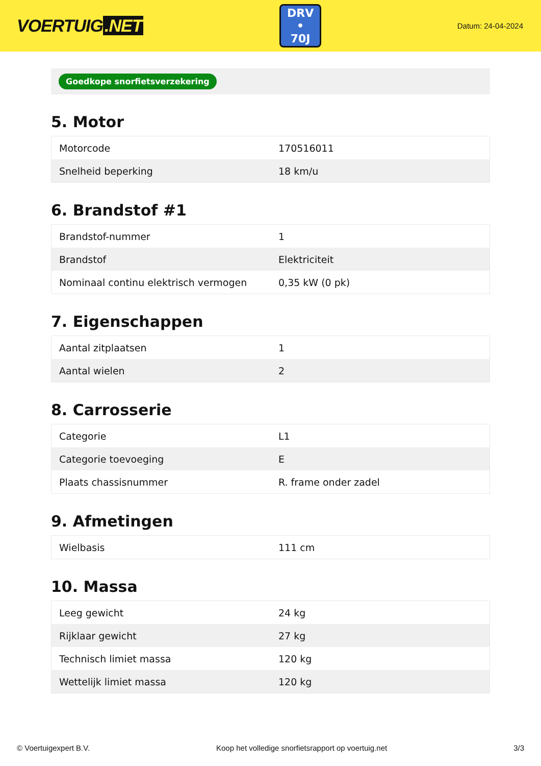VOERTUIG.NET
DRV
• 70J
Datum: 24-04-2024
Goedkope snorfietsverzekering
5. Motor
| Motorcode | 170516011 |
| Snelheid beperking | 18 km/u |
6. Brandstof #1
| Brandstof-nummer | 1 |
| Brandstof | Elektriciteit |
| Nominaal continu elektrisch vermogen | 0,35 kW (0 pk) |
7. Eigenschappen
| Aantal zitplaatsen | 1 |
| Aantal wielen | 2 |
8. Carrosserie
| Categorie | L1 |
| Categorie toevoeging | E |
| Plaats chassisnummer | R. frame onder zadel |
9. Afmetingen
| Wielbasis | 111 cm |
10. Massa
| Leeg gewicht | 24 kg |
| Rijklaar gewicht | 27 kg |
| Technisch limiet massa | 120 kg |
| Wettelijk limiet massa | 120 kg |
© Voertuigexpert B.V. Koop het volledige snorfietsrapport op voertuig.net 3/3